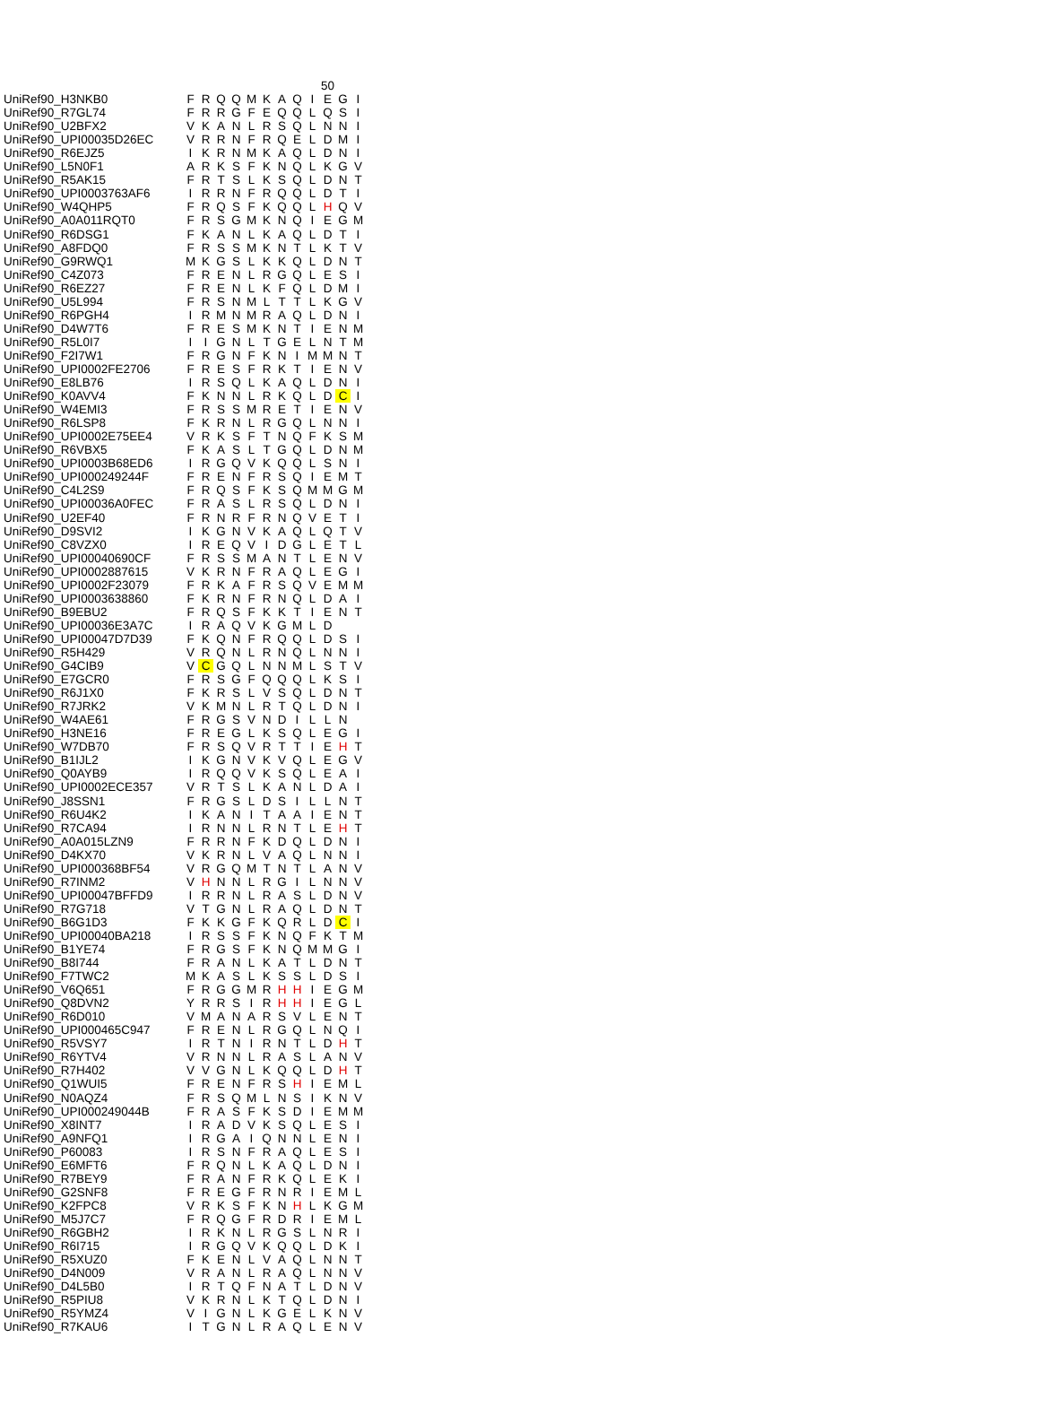| | | | | | | | | | | 50 | | |
| UniRef90_H3NKB0 | F | R | Q | Q | M | K | A | Q | I | E | G | I |
| UniRef90_R7GL74 | F | R | R | G | F | E | Q | Q | L | Q | S | I |
| UniRef90_U2BFX2 | V | K | A | N | L | R | S | Q | L | N | N | I |
| UniRef90_UPI00035D26EC | V | R | R | N | F | R | Q | E | L | D | M | I |
| UniRef90_R6EJZ5 | I | K | R | N | M | K | A | Q | L | D | N | I |
| UniRef90_L5N0F1 | A | R | K | S | F | K | N | Q | L | K | G | V |
| UniRef90_R5AK15 | F | R | T | S | L | K | S | Q | L | D | N | T |
| UniRef90_UPI0003763AF6 | I | R | R | N | F | R | Q | Q | L | D | T | I |
| UniRef90_W4QHP5 | F | R | Q | S | F | K | Q | Q | L | H | Q | V |
| UniRef90_A0A011RQT0 | F | R | S | G | M | K | N | Q | I | E | G | M |
| UniRef90_R6DSG1 | F | K | A | N | L | K | A | Q | L | D | T | I |
| UniRef90_A8FDQ0 | F | R | S | S | M | K | N | T | L | K | T | V |
| UniRef90_G9RWQ1 | M | K | G | S | L | K | K | Q | L | D | N | T |
| UniRef90_C4Z073 | F | R | E | N | L | R | G | Q | L | E | S | I |
| UniRef90_R6EZ27 | F | R | E | N | L | K | F | Q | L | D | M | I |
| UniRef90_U5L994 | F | R | S | N | M | L | T | T | L | K | G | V |
| UniRef90_R6PGH4 | I | R | M | N | M | R | A | Q | L | D | N | I |
| UniRef90_D4W7T6 | F | R | E | S | M | K | N | T | I | E | N | M |
| UniRef90_R5L0I7 | I | I | G | N | L | T | G | E | L | N | T | M |
| UniRef90_F2I7W1 | F | R | G | N | F | K | N | I | M | M | N | T |
| UniRef90_UPI0002FE2706 | F | R | E | S | F | R | K | T | I | E | N | V |
| UniRef90_E8LB76 | I | R | S | Q | L | K | A | Q | L | D | N | I |
| UniRef90_K0AVV4 | F | K | N | N | L | R | K | Q | L | D | C | I |
| UniRef90_W4EMI3 | F | R | S | S | M | R | E | T | I | E | N | V |
| UniRef90_R6LSP8 | F | K | R | N | L | R | G | Q | L | N | N | I |
| UniRef90_UPI0002E75EE4 | V | R | K | S | F | T | N | Q | F | K | S | M |
| UniRef90_R6VBX5 | F | K | A | S | L | T | G | Q | L | D | N | M |
| UniRef90_UPI0003B68ED6 | I | R | G | Q | V | K | Q | Q | L | S | N | I |
| UniRef90_UPI000249244F | F | R | E | N | F | R | S | Q | I | E | M | T |
| UniRef90_C4L2S9 | F | R | Q | S | F | K | S | Q | M | M | G | M |
| UniRef90_UPI00036A0FEC | F | R | A | S | L | R | S | Q | L | D | N | I |
| UniRef90_U2EF40 | F | R | N | R | F | R | N | Q | V | E | T | I |
| UniRef90_D9SVI2 | I | K | G | N | V | K | A | Q | L | Q | T | V |
| UniRef90_C8VZX0 | I | R | E | Q | V | I | D | G | L | E | T | L |
| UniRef90_UPI00040690CF | F | R | S | S | M | A | N | T | L | E | N | V |
| UniRef90_UPI0002887615 | V | K | R | N | F | R | A | Q | L | E | G | I |
| UniRef90_UPI0002F23079 | F | R | K | A | F | R | S | Q | V | E | M | M |
| UniRef90_UPI0003638860 | F | K | R | N | F | R | N | Q | L | D | A | I |
| UniRef90_B9EBU2 | F | R | Q | S | F | K | K | T | I | E | N | T |
| UniRef90_UPI00036E3A7C | I | R | A | Q | V | K | G | M | L | D | | |
| UniRef90_UPI00047D7D39 | F | K | Q | N | F | R | Q | Q | L | D | S | I |
| UniRef90_R5H429 | V | R | Q | N | L | R | N | Q | L | N | N | I |
| UniRef90_G4CIB9 | V | C | G | Q | L | N | N | M | L | S | T | V |
| UniRef90_E7GCR0 | F | R | S | G | F | Q | Q | Q | L | K | S | I |
| UniRef90_R6J1X0 | F | K | R | S | L | V | S | Q | L | D | N | T |
| UniRef90_R7JRK2 | V | K | M | N | L | R | T | Q | L | D | N | I |
| UniRef90_W4AE61 | F | R | G | S | V | N | D | I | L | L | N | |
| UniRef90_H3NE16 | F | R | E | G | L | K | S | Q | L | E | G | I |
| UniRef90_W7DB70 | F | R | S | Q | V | R | T | T | I | E | H | T |
| UniRef90_B1IJL2 | I | K | G | N | V | K | V | Q | L | E | G | V |
| UniRef90_Q0AYB9 | I | R | Q | Q | V | K | S | Q | L | E | A | I |
| UniRef90_UPI0002ECE357 | V | R | T | S | L | K | A | N | L | D | A | I |
| UniRef90_J8SSN1 | F | R | G | S | L | D | S | I | L | L | N | T |
| UniRef90_R6U4K2 | I | K | A | N | I | T | A | A | I | E | N | T |
| UniRef90_R7CA94 | I | R | N | N | L | R | N | T | L | E | H | T |
| UniRef90_A0A015LZN9 | F | R | R | N | F | K | D | Q | L | D | N | I |
| UniRef90_D4KX70 | V | K | R | N | L | V | A | Q | L | N | N | I |
| UniRef90_UPI000368BF54 | V | R | G | Q | M | T | N | T | L | A | N | V |
| UniRef90_R7INM2 | V | H | N | N | L | R | G | I | L | N | N | V |
| UniRef90_UPI00047BFFD9 | I | R | R | N | L | R | A | S | L | D | N | V |
| UniRef90_R7G718 | V | T | G | N | L | R | A | Q | L | D | N | T |
| UniRef90_B6G1D3 | F | K | K | G | F | K | Q | R | L | D | C | I |
| UniRef90_UPI00040BA218 | I | R | S | S | F | K | N | Q | F | K | T | M |
| UniRef90_B1YE74 | F | R | G | S | F | K | N | Q | M | M | G | I |
| UniRef90_B8I744 | F | R | A | N | L | K | A | T | L | D | N | T |
| UniRef90_F7TWC2 | M | K | A | S | L | K | S | S | L | D | S | I |
| UniRef90_V6Q651 | F | R | G | G | M | R | H | H | I | E | G | M |
| UniRef90_Q8DVN2 | Y | R | R | S | I | R | H | H | I | E | G | L |
| UniRef90_R6D010 | V | M | A | N | A | R | S | V | L | E | N | T |
| UniRef90_UPI000465C947 | F | R | E | N | L | R | G | Q | L | N | Q | I |
| UniRef90_R5VSY7 | I | R | T | N | I | R | N | T | L | D | H | T |
| UniRef90_R6YTV4 | V | R | N | N | L | R | A | S | L | A | N | V |
| UniRef90_R7H402 | V | V | G | N | L | K | Q | Q | L | D | H | T |
| UniRef90_Q1WUI5 | F | R | E | N | F | R | S | H | I | E | M | L |
| UniRef90_N0AQZ4 | F | R | S | Q | M | L | N | S | I | K | N | V |
| UniRef90_UPI000249044B | F | R | A | S | F | K | S | D | I | E | M | M |
| UniRef90_X8INT7 | I | R | A | D | V | K | S | Q | L | E | S | I |
| UniRef90_A9NFQ1 | I | R | G | A | I | Q | N | N | L | E | N | I |
| UniRef90_P60083 | I | R | S | N | F | R | A | Q | L | E | S | I |
| UniRef90_E6MFT6 | F | R | Q | N | L | K | A | Q | L | D | N | I |
| UniRef90_R7BEY9 | F | R | A | N | F | R | K | Q | L | E | K | I |
| UniRef90_G2SNF8 | F | R | E | G | F | R | N | R | I | E | M | L |
| UniRef90_K2FPC8 | V | R | K | S | F | K | N | H | L | K | G | M |
| UniRef90_M5J7C7 | F | R | Q | G | F | R | D | R | I | E | M | L |
| UniRef90_R6GBH2 | I | R | K | N | L | R | G | S | L | N | R | I |
| UniRef90_R6I715 | I | R | G | Q | V | K | Q | Q | L | D | K | I |
| UniRef90_R5XUZ0 | F | K | E | N | L | V | A | Q | L | N | N | T |
| UniRef90_D4N009 | V | R | A | N | L | R | A | Q | L | N | N | V |
| UniRef90_D4L5B0 | I | R | T | Q | F | N | A | T | L | D | N | V |
| UniRef90_R5PIU8 | V | K | R | N | L | K | T | Q | L | D | N | I |
| UniRef90_R5YMZ4 | V | I | G | N | L | K | G | E | L | K | N | V |
| UniRef90_R7KAU6 | I | T | G | N | L | R | A | Q | L | E | N | V |